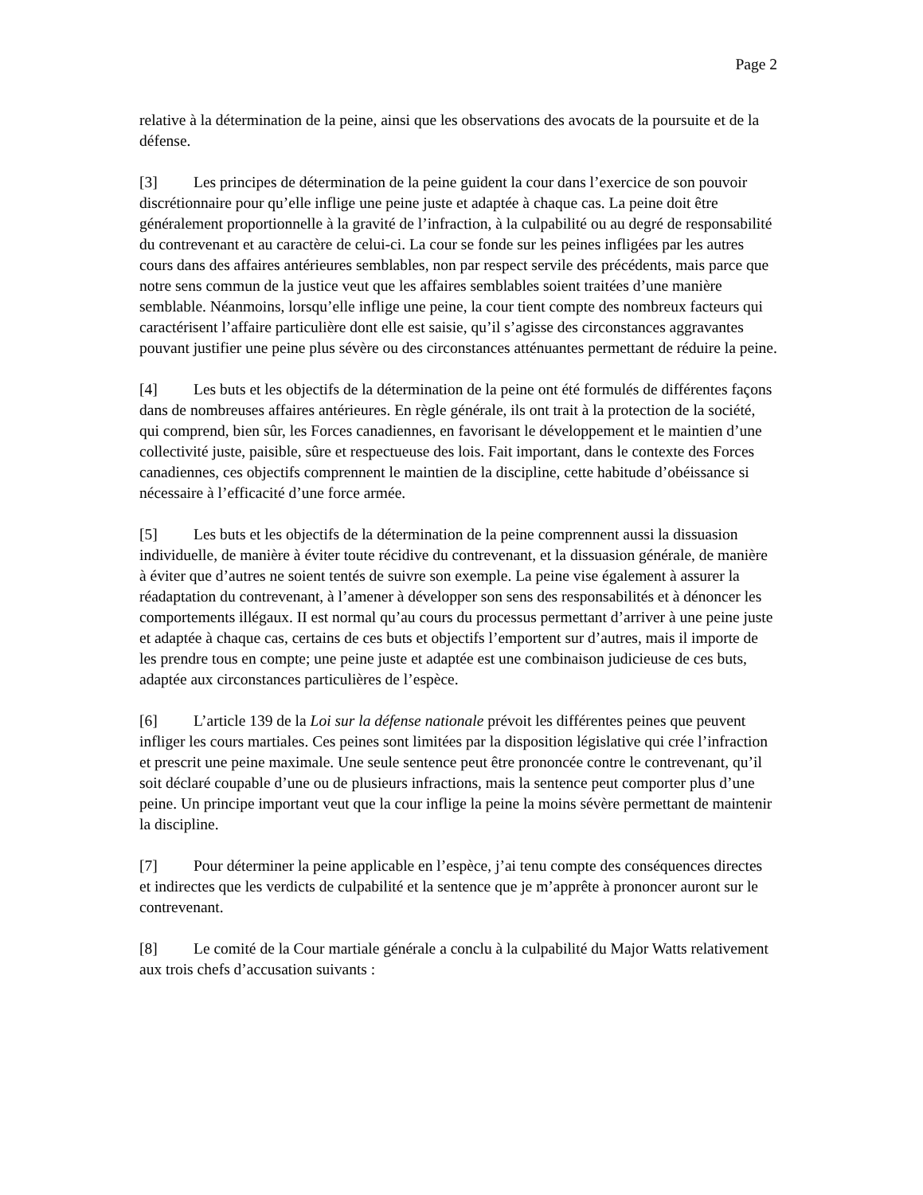Page 2
relative à la détermination de la peine, ainsi que les observations des avocats de la poursuite et de la défense.
[3] Les principes de détermination de la peine guident la cour dans l’exercice de son pouvoir discrétionnaire pour qu’elle inflige une peine juste et adaptée à chaque cas. La peine doit être généralement proportionnelle à la gravité de l’infraction, à la culpabilité ou au degré de responsabilité du contrevenant et au caractère de celui-ci. La cour se fonde sur les peines infligées par les autres cours dans des affaires antérieures semblables, non par respect servile des précédents, mais parce que notre sens commun de la justice veut que les affaires semblables soient traitées d’une manière semblable. Néanmoins, lorsqu’elle inflige une peine, la cour tient compte des nombreux facteurs qui caractérisent l’affaire particulière dont elle est saisie, qu’il s’agisse des circonstances aggravantes pouvant justifier une peine plus sévère ou des circonstances atténuantes permettant de réduire la peine.
[4] Les buts et les objectifs de la détermination de la peine ont été formulés de différentes façons dans de nombreuses affaires antérieures. En règle générale, ils ont trait à la protection de la société, qui comprend, bien sûr, les Forces canadiennes, en favorisant le développement et le maintien d’une collectivité juste, paisible, sûre et respectueuse des lois. Fait important, dans le contexte des Forces canadiennes, ces objectifs comprennent le maintien de la discipline, cette habitude d’obéissance si nécessaire à l’efficacité d’une force armée.
[5] Les buts et les objectifs de la détermination de la peine comprennent aussi la dissuasion individuelle, de manière à éviter toute récidive du contrevenant, et la dissuasion générale, de manière à éviter que d’autres ne soient tentés de suivre son exemple. La peine vise également à assurer la réadaptation du contrevenant, à l’amener à développer son sens des responsabilités et à dénoncer les comportements illégaux. II est normal qu’au cours du processus permettant d’arriver à une peine juste et adaptée à chaque cas, certains de ces buts et objectifs l’emportent sur d’autres, mais il importe de les prendre tous en compte; une peine juste et adaptée est une combinaison judicieuse de ces buts, adaptée aux circonstances particulières de l’espèce.
[6] L’article 139 de la Loi sur la défense nationale prévoit les différentes peines que peuvent infliger les cours martiales. Ces peines sont limitées par la disposition législative qui crée l’infraction et prescrit une peine maximale. Une seule sentence peut être prononcée contre le contrevenant, qu’il soit déclaré coupable d’une ou de plusieurs infractions, mais la sentence peut comporter plus d’une peine. Un principe important veut que la cour inflige la peine la moins sévère permettant de maintenir la discipline.
[7] Pour déterminer la peine applicable en l’espèce, j’ai tenu compte des conséquences directes et indirectes que les verdicts de culpabilité et la sentence que je m’apprête à prononcer auront sur le contrevenant.
[8] Le comité de la Cour martiale générale a conclu à la culpabilité du Major Watts relativement aux trois chefs d’accusation suivants :